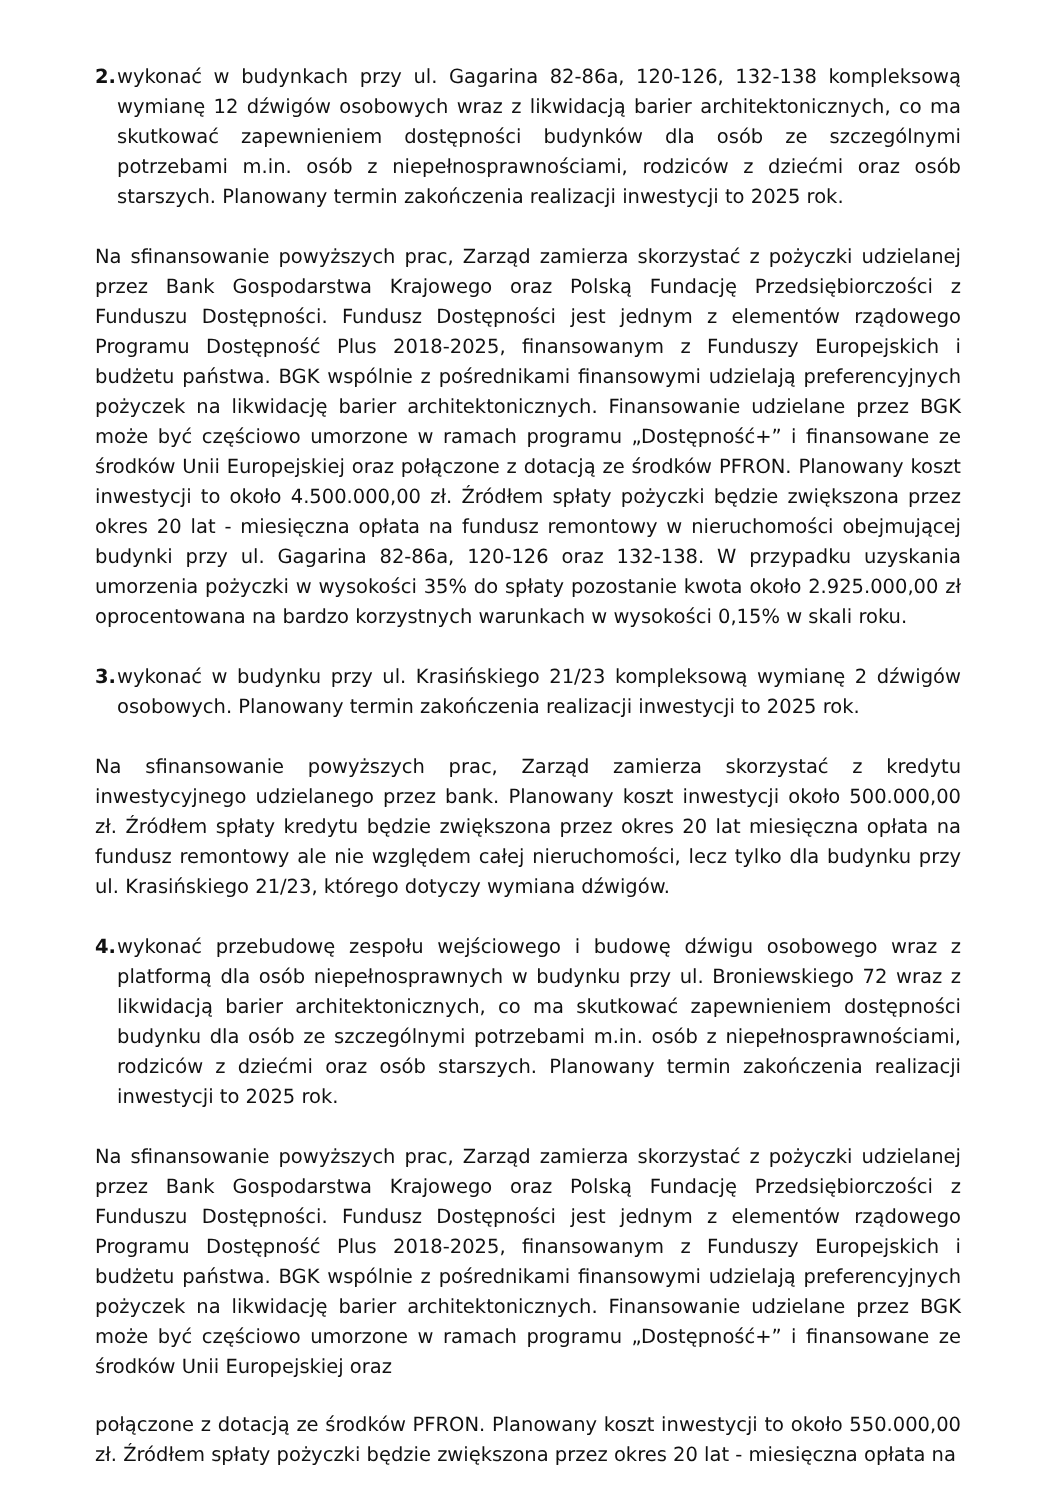2.
wykonać w budynkach przy ul. Gagarina 82-86a, 120-126, 132-138 kompleksową wymianę 12 dźwigów osobowych wraz z likwidacją barier architektonicznych, co ma skutkować zapewnieniem dostępności budynków dla osób ze szczególnymi potrzebami m.in. osób z niepełnosprawnościami, rodziców z dziećmi oraz osób starszych. Planowany termin zakończenia realizacji inwestycji to 2025 rok.
Na sfinansowanie powyższych prac, Zarząd zamierza skorzystać z pożyczki udzielanej przez Bank Gospodarstwa Krajowego oraz Polską Fundację Przedsiębiorczości z Funduszu Dostępności. Fundusz Dostępności jest jednym z elementów rządowego Programu Dostępność Plus 2018-2025, finansowanym z Funduszy Europejskich i budżetu państwa. BGK wspólnie z pośrednikami finansowymi udzielają preferencyjnych pożyczek na likwidację barier architektonicznych. Finansowanie udzielane przez BGK może być częściowo umorzone w ramach programu „Dostępność+” i finansowane ze środków Unii Europejskiej oraz połączone z dotacją ze środków PFRON. Planowany koszt inwestycji to około 4.500.000,00 zł. Źródłem spłaty pożyczki będzie zwiększona przez okres 20 lat - miesięczna opłata na fundusz remontowy w nieruchomości obejmującej budynki przy ul. Gagarina 82-86a, 120-126 oraz 132-138. W przypadku uzyskania umorzenia pożyczki w wysokości 35% do spłaty pozostanie kwota około 2.925.000,00 zł oprocentowana na bardzo korzystnych warunkach w wysokości 0,15% w skali roku.
3.
wykonać w budynku przy ul. Krasińskiego 21/23 kompleksową wymianę 2 dźwigów osobowych. Planowany termin zakończenia realizacji inwestycji to 2025 rok.
Na sfinansowanie powyższych prac, Zarząd zamierza skorzystać z kredytu inwestycyjnego udzielanego przez bank. Planowany koszt inwestycji około 500.000,00 zł. Źródłem spłaty kredytu będzie zwiększona przez okres 20 lat miesięczna opłata na fundusz remontowy ale nie względem całej nieruchomości, lecz tylko dla budynku przy ul. Krasińskiego 21/23, którego dotyczy wymiana dźwigów.
4.
wykonać przebudowę zespołu wejściowego i budowę dźwigu osobowego wraz z platformą dla osób niepełnosprawnych w budynku przy ul. Broniewskiego 72 wraz z likwidacją barier architektonicznych, co ma skutkować zapewnieniem dostępności budynku dla osób ze szczególnymi potrzebami m.in. osób z niepełnosprawnościami, rodziców z dziećmi oraz osób starszych. Planowany termin zakończenia realizacji inwestycji to 2025 rok.
Na sfinansowanie powyższych prac, Zarząd zamierza skorzystać z pożyczki udzielanej przez Bank Gospodarstwa Krajowego oraz Polską Fundację Przedsiębiorczości z Funduszu Dostępności. Fundusz Dostępności jest jednym z elementów rządowego Programu Dostępność Plus 2018-2025, finansowanym z Funduszy Europejskich i budżetu państwa. BGK wspólnie z pośrednikami finansowymi udzielają preferencyjnych pożyczek na likwidację barier architektonicznych. Finansowanie udzielane przez BGK może być częściowo umorzone w ramach programu „Dostępność+” i finansowane ze środków Unii Europejskiej oraz
połączone z dotacją ze środków PFRON. Planowany koszt inwestycji to około 550.000,00 zł. Źródłem spłaty pożyczki będzie zwiększona przez okres 20 lat - miesięczna opłata na